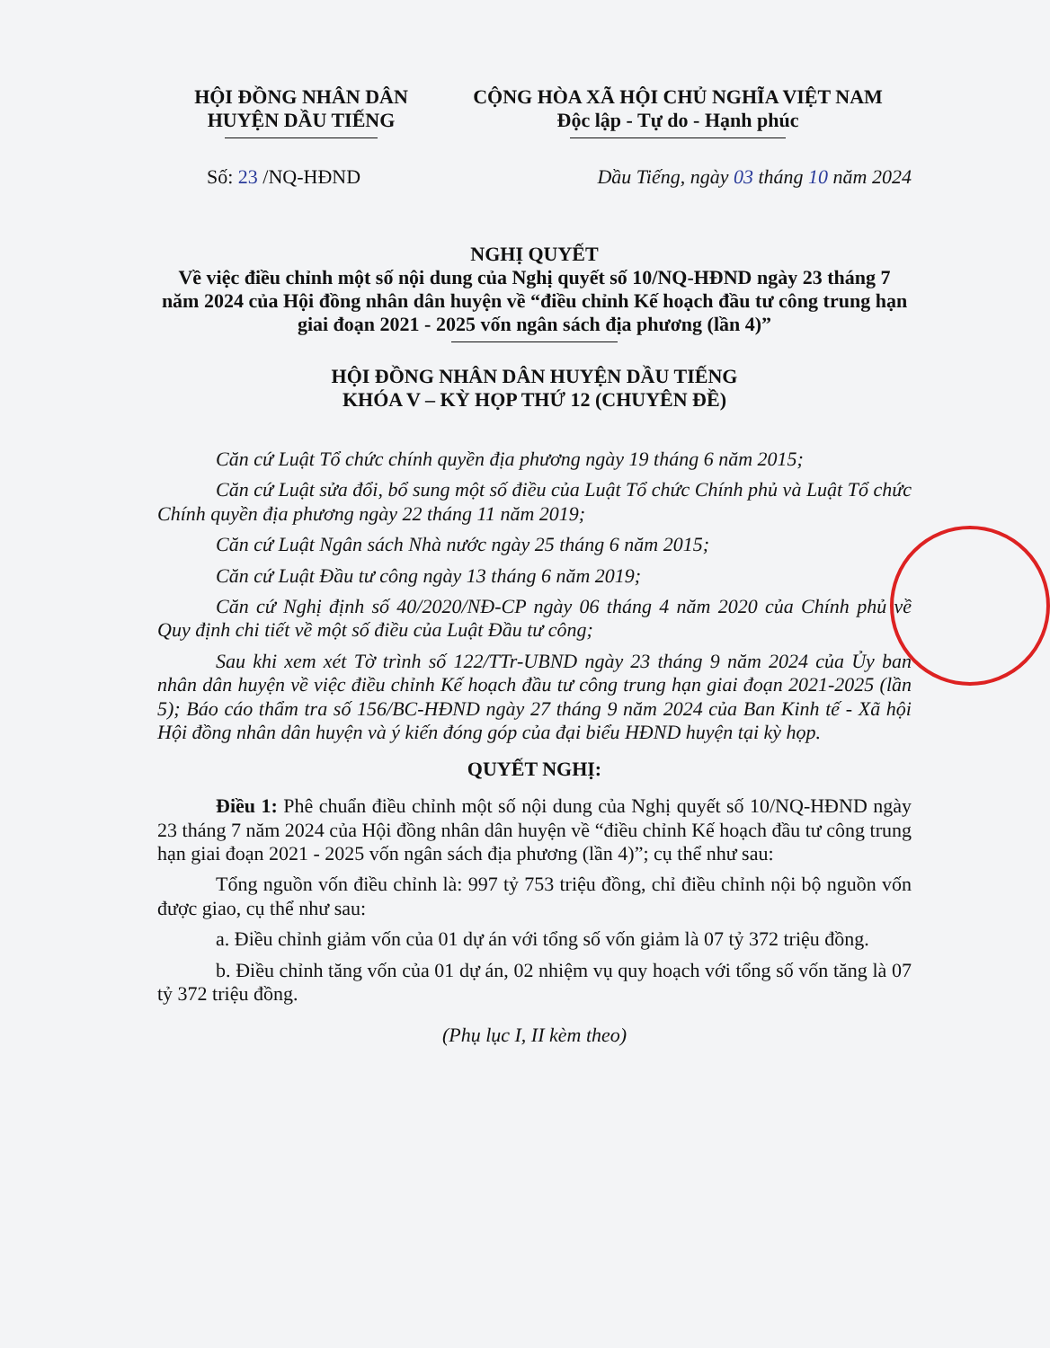HỘI ĐỒNG NHÂN DÂN
HUYỆN DẦU TIẾNG
CỘNG HÒA XÃ HỘI CHỦ NGHĨA VIỆT NAM
Độc lập - Tự do - Hạnh phúc
Số: 23 /NQ-HĐND Dầu Tiếng, ngày 03 tháng 10 năm 2024
NGHỊ QUYẾT
Về việc điều chỉnh một số nội dung của Nghị quyết số 10/NQ-HĐND ngày 23 tháng 7 năm 2024 của Hội đồng nhân dân huyện về “điều chỉnh Kế hoạch đầu tư công trung hạn giai đoạn 2021 - 2025 vốn ngân sách địa phương (lần 4)”
HỘI ĐỒNG NHÂN DÂN HUYỆN DẦU TIẾNG
KHÓA V – KỲ HỌP THỨ 12 (CHUYÊN ĐỀ)
Căn cứ Luật Tổ chức chính quyền địa phương ngày 19 tháng 6 năm 2015;
Căn cứ Luật sửa đổi, bổ sung một số điều của Luật Tổ chức Chính phủ và Luật Tổ chức Chính quyền địa phương ngày 22 tháng 11 năm 2019;
Căn cứ Luật Ngân sách Nhà nước ngày 25 tháng 6 năm 2015;
Căn cứ Luật Đầu tư công ngày 13 tháng 6 năm 2019;
Căn cứ Nghị định số 40/2020/NĐ-CP ngày 06 tháng 4 năm 2020 của Chính phủ về Quy định chi tiết về một số điều của Luật Đầu tư công;
Sau khi xem xét Tờ trình số 122/TTr-UBND ngày 23 tháng 9 năm 2024 của Ủy ban nhân dân huyện về việc điều chỉnh Kế hoạch đầu tư công trung hạn giai đoạn 2021-2025 (lần 5); Báo cáo thẩm tra số 156/BC-HĐND ngày 27 tháng 9 năm 2024 của Ban Kinh tế - Xã hội Hội đồng nhân dân huyện và ý kiến đóng góp của đại biểu HĐND huyện tại kỳ họp.
QUYẾT NGHỊ:
Điều 1: Phê chuẩn điều chỉnh một số nội dung của Nghị quyết số 10/NQ-HĐND ngày 23 tháng 7 năm 2024 của Hội đồng nhân dân huyện về “điều chỉnh Kế hoạch đầu tư công trung hạn giai đoạn 2021 - 2025 vốn ngân sách địa phương (lần 4)”; cụ thể như sau:
Tổng nguồn vốn điều chỉnh là: 997 tỷ 753 triệu đồng, chỉ điều chỉnh nội bộ nguồn vốn được giao, cụ thể như sau:
a. Điều chỉnh giảm vốn của 01 dự án với tổng số vốn giảm là 07 tỷ 372 triệu đồng.
b. Điều chỉnh tăng vốn của 01 dự án, 02 nhiệm vụ quy hoạch với tổng số vốn tăng là 07 tỷ 372 triệu đồng.
(Phụ lục I, II kèm theo)